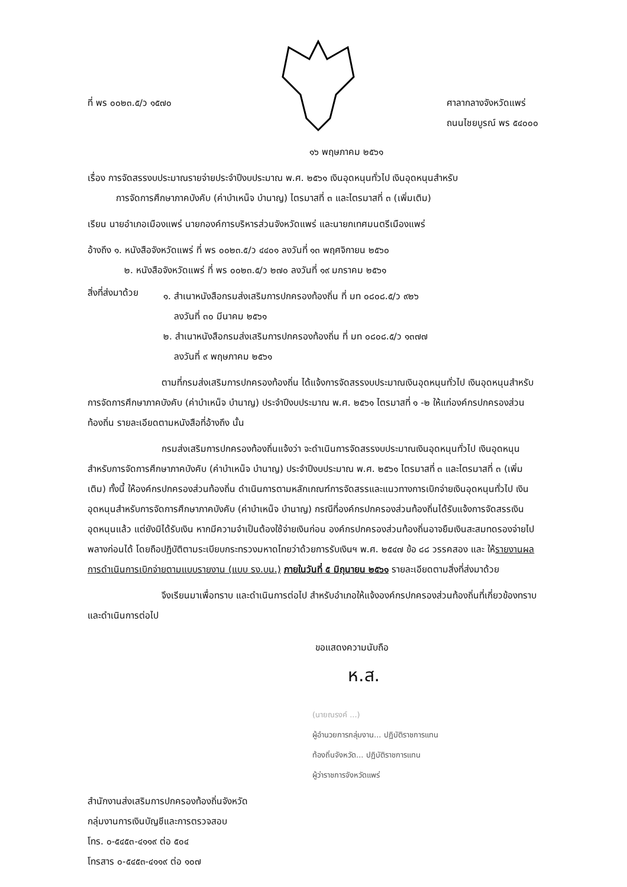ที่ พร ๐๐๒๓.๕/ว ๑๕๗๐
ศาลากลางจังหวัดแพร่
ถนนไชยบูรณ์ พร ๕๔๐๐๐
๑๖ พฤษภาคม ๒๕๖๑
เรื่อง การจัดสรรงบประมาณรายจ่ายประจำปีงบประมาณ พ.ศ. ๒๕๖๑ เงินอุดหนุนทั่วไป เงินอุดหนุนสำหรับ
การจัดการศึกษาภาคบังคับ (ค่าบำเหน็จ บำนาญ) ไตรมาสที่ ๓ และไตรมาสที่ ๓ (เพิ่มเติม)
เรียน นายอำเภอเมืองแพร่ นายกองค์การบริหารส่วนจังหวัดแพร่ และนายกเทศมนตรีเมืองแพร่
อ้างถึง ๑. หนังสือจังหวัดแพร่ ที่ พร ๐๐๒๓.๕/ว ๔๔๐๑ ลงวันที่ ๑๓ พฤศจิกายน ๒๕๖๐
๒. หนังสือจังหวัดแพร่ ที่ พร ๐๐๒๓.๕/ว ๒๗๐ ลงวันที่ ๑๙ มกราคม ๒๕๖๑
สิ่งที่ส่งมาด้วย
๑. สำเนาหนังสือกรมส่งเสริมการปกครองท้องถิ่น ที่ มท ๐๘๐๘.๕/ว ๙๒๖
ลงวันที่ ๓๐ มีนาคม ๒๕๖๑
๒. สำเนาหนังสือกรมส่งเสริมการปกครองท้องถิ่น ที่ มท ๐๘๐๘.๕/ว ๑๓๗๗
ลงวันที่ ๙ พฤษภาคม ๒๕๖๑
ตามที่กรมส่งเสริมการปกครองท้องถิ่น ได้แจ้งการจัดสรรงบประมาณเงินอุดหนุนทั่วไป เงินอุดหนุนสำหรับการจัดการศึกษาภาคบังคับ (ค่าบำเหน็จ บำนาญ) ประจำปีงบประมาณ พ.ศ. ๒๕๖๑ ไตรมาสที่ ๑ -๒ ให้แก่องค์กรปกครองส่วนท้องถิ่น รายละเอียดตามหนังสือที่อ้างถึง นั้น
กรมส่งเสริมการปกครองท้องถิ่นแจ้งว่า จะดำเนินการจัดสรรงบประมาณเงินอุดหนุนทั่วไป เงินอุดหนุนสำหรับการจัดการศึกษาภาคบังคับ (ค่าบำเหน็จ บำนาญ) ประจำปีงบประมาณ พ.ศ. ๒๕๖๑ ไตรมาสที่ ๓ และไตรมาสที่ ๓ (เพิ่มเติม) ทั้งนี้ ให้องค์กรปกครองส่วนท้องถิ่น ดำเนินการตามหลักเกณฑ์การจัดสรรและแนวทางการเบิกจ่ายเงินอุดหนุนทั่วไป เงินอุดหนุนสำหรับการจัดการศึกษาภาคบังคับ (ค่าบำเหน็จ บำนาญ) กรณีที่องค์กรปกครองส่วนท้องถิ่นได้รับแจ้งการจัดสรรเงินอุดหนุนแล้ว แต่ยังมิได้รับเงิน หากมีความจำเป็นต้องใช้จ่ายเงินก่อน องค์กรปกครองส่วนท้องถิ่นอาจยืมเงินสะสมทดรองจ่ายไปพลางก่อนได้ โดยถือปฏิบัติตามระเบียบกระทรวงมหาดไทยว่าด้วยการรับเงินฯ พ.ศ. ๒๕๔๗ ข้อ ๘๘ วรรคสอง และ ให้รายงานผลการดำเนินการเบิกจ่ายตามแบบรายงาน (แบบ รง.บน.) ภายในวันที่ ๕ มิถุนายน ๒๕๖๑ รายละเอียดตามสิ่งที่ส่งมาด้วย
จึงเรียนมาเพื่อทราบ และดำเนินการต่อไป สำหรับอำเภอให้แจ้งองค์กรปกครองส่วนท้องถิ่นที่เกี่ยวข้องทราบ และดำเนินการต่อไป
ขอแสดงความนับถือ
ห.ส.
(นายณรงค์ ...)
ผู้อำนวยการกลุ่มงาน... ปฏิบัติราชการแทน
ท้องถิ่นจังหวัด... ปฏิบัติราชการแทน
ผู้ว่าราชการจังหวัดแพร่
สำนักงานส่งเสริมการปกครองท้องถิ่นจังหวัด
กลุ่มงานการเงินบัญชีและการตรวจสอบ
โทร. ๐-๕๔๕๓-๔๑๑๙ ต่อ ๕๐๔
โทรสาร ๐-๕๔๕๓-๔๑๑๙ ต่อ ๑๐๗